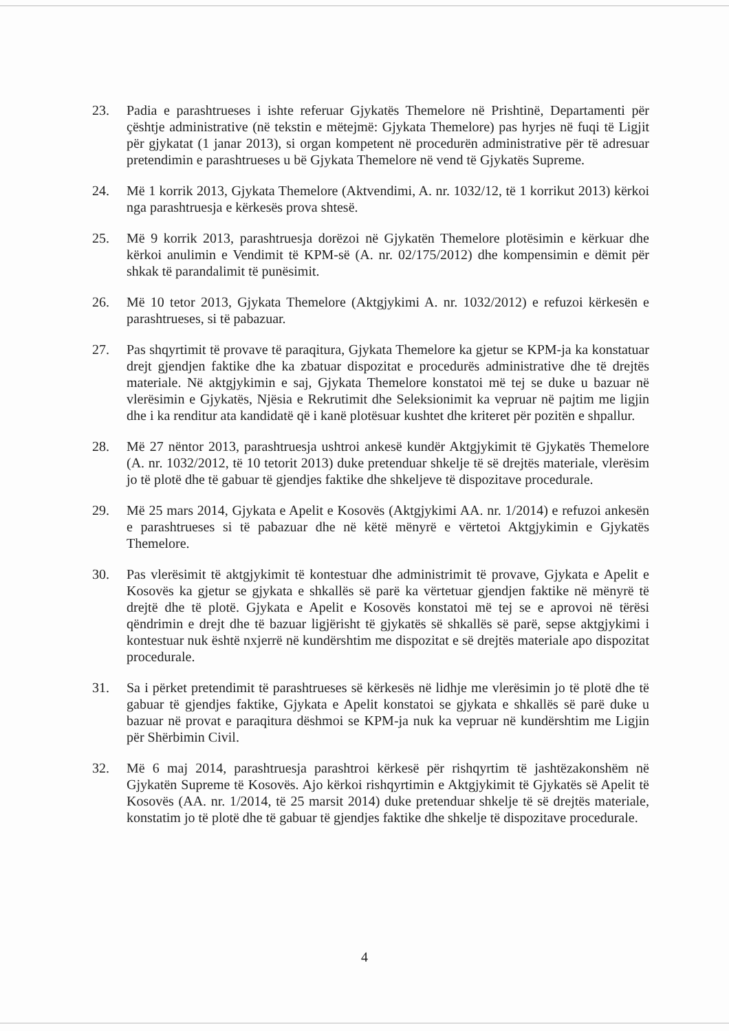23. Padia e parashtrueses i ishte referuar Gjykatës Themelore në Prishtinë, Departamenti për çështje administrative (në tekstin e mëtejmë: Gjykata Themelore) pas hyrjes në fuqi të Ligjit për gjykatat (1 janar 2013), si organ kompetent në procedurën administrative për të adresuar pretendimin e parashtrueses u bë Gjykata Themelore në vend të Gjykatës Supreme.
24. Më 1 korrik 2013, Gjykata Themelore (Aktvendimi, A. nr. 1032/12, të 1 korrikut 2013) kërkoi nga parashtruesja e kërkesës prova shtesë.
25. Më 9 korrik 2013, parashtruesja dorëzoi në Gjykatën Themelore plotësimin e kërkuar dhe kërkoi anulimin e Vendimit të KPM-së (A. nr. 02/175/2012) dhe kompensimin e dëmit për shkak të parandalimit të punësimit.
26. Më 10 tetor 2013, Gjykata Themelore (Aktgjykimi A. nr. 1032/2012) e refuzoi kërkesën e parashtrueses, si të pabazuar.
27. Pas shqyrtimit të provave të paraqitura, Gjykata Themelore ka gjetur se KPM-ja ka konstatuar drejt gjendjen faktike dhe ka zbatuar dispozitat e procedurës administrative dhe të drejtës materiale. Në aktgjykimin e saj, Gjykata Themelore konstatoi më tej se duke u bazuar në vlerësimin e Gjykatës, Njësia e Rekrutimit dhe Seleksionimit ka vepruar në pajtim me ligjin dhe i ka renditur ata kandidatë që i kanë plotësuar kushtet dhe kriteret për pozitën e shpallur.
28. Më 27 nëntor 2013, parashtruesja ushtroi ankesë kundër Aktgjykimit të Gjykatës Themelore (A. nr. 1032/2012, të 10 tetorit 2013) duke pretenduar shkelje të së drejtës materiale, vlerësim jo të plotë dhe të gabuar të gjendjes faktike dhe shkeljeve të dispozitave procedurale.
29. Më 25 mars 2014, Gjykata e Apelit e Kosovës (Aktgjykimi AA. nr. 1/2014) e refuzoi ankesën e parashtrueses si të pabazuar dhe në këtë mënyrë e vërtetoi Aktgjykimin e Gjykatës Themelore.
30. Pas vlerësimit të aktgjykimit të kontestuar dhe administrimit të provave, Gjykata e Apelit e Kosovës ka gjetur se gjykata e shkallës së parë ka vërtetuar gjendjen faktike në mënyrë të drejtë dhe të plotë. Gjykata e Apelit e Kosovës konstatoi më tej se e aprovoi në tërësi qëndrimin e drejt dhe të bazuar ligjërisht të gjykatës së shkallës së parë, sepse aktgjykimi i kontestuar nuk është nxjerrë në kundërshtim me dispozitat e së drejtës materiale apo dispozitat procedurale.
31. Sa i përket pretendimit të parashtrueses së kërkesës në lidhje me vlerësimin jo të plotë dhe të gabuar të gjendjes faktike, Gjykata e Apelit konstatoi se gjykata e shkallës së parë duke u bazuar në provat e paraqitura dëshmoi se KPM-ja nuk ka vepruar në kundërshtim me Ligjin për Shërbimin Civil.
32. Më 6 maj 2014, parashtruesja parashtroi kërkesë për rishqyrtim të jashtëzakonshëm në Gjykatën Supreme të Kosovës. Ajo kërkoi rishqyrtimin e Aktgjykimit të Gjykatës së Apelit të Kosovës (AA. nr. 1/2014, të 25 marsit 2014) duke pretenduar shkelje të së drejtës materiale, konstatim jo të plotë dhe të gabuar të gjendjes faktike dhe shkelje të dispozitave procedurale.
4